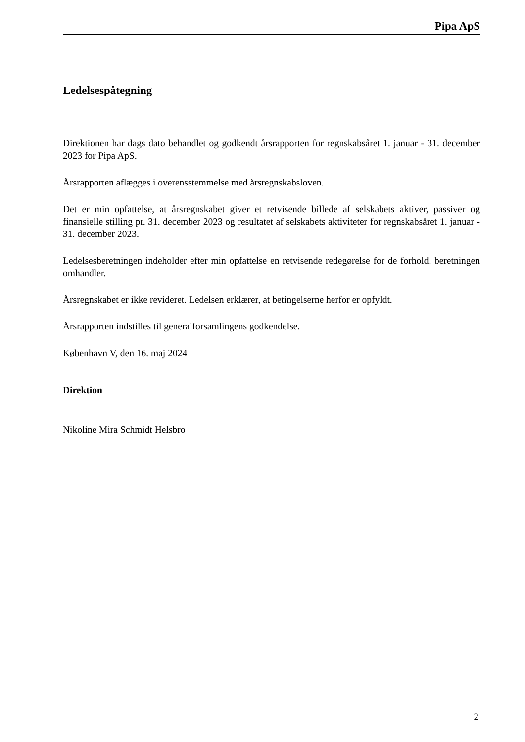Pipa ApS
Ledelsespåtegning
Direktionen har dags dato behandlet og godkendt årsrapporten for regnskabsåret 1. januar - 31. december 2023 for Pipa ApS.
Årsrapporten aflægges i overensstemmelse med årsregnskabsloven.
Det er min opfattelse, at årsregnskabet giver et retvisende billede af selskabets aktiver, passiver og finansielle stilling pr. 31. december 2023 og resultatet af selskabets aktiviteter for regnskabsåret 1. januar - 31. december 2023.
Ledelsesberetningen indeholder efter min opfattelse en retvisende redegørelse for de forhold, beretningen omhandler.
Årsregnskabet er ikke revideret. Ledelsen erklærer, at betingelserne herfor er opfyldt.
Årsrapporten indstilles til generalforsamlingens godkendelse.
København V, den 16. maj 2024
Direktion
Nikoline Mira Schmidt Helsbro
2